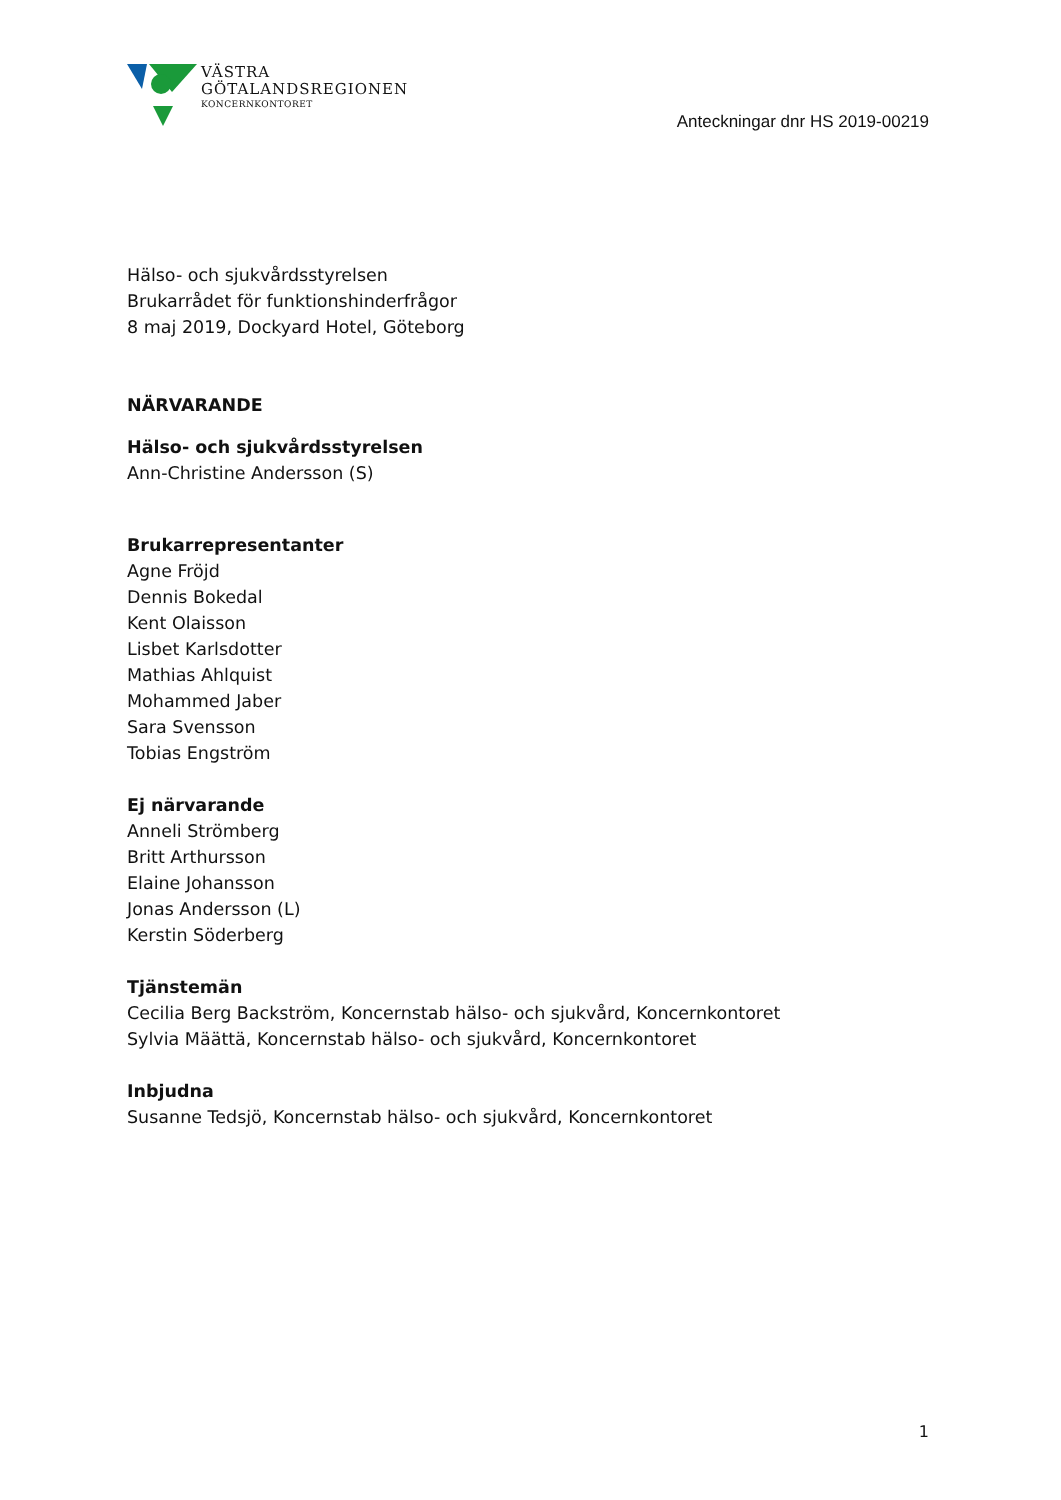VÄSTRA
GÖTALANDSREGIONEN
KONCERNKONTORET
Anteckningar dnr HS 2019-00219
Hälso- och sjukvårdsstyrelsen
Brukarrådet för funktionshinderfrågor
8 maj 2019, Dockyard Hotel, Göteborg
NÄRVARANDE
Hälso- och sjukvårdsstyrelsen
Ann-Christine Andersson (S)
Brukarrepresentanter
Agne Fröjd
Dennis Bokedal
Kent Olaisson
Lisbet Karlsdotter
Mathias Ahlquist
Mohammed Jaber
Sara Svensson
Tobias Engström
Ej närvarande
Anneli Strömberg
Britt Arthursson
Elaine Johansson
Jonas Andersson (L)
Kerstin Söderberg
Tjänstemän
Cecilia Berg Backström, Koncernstab hälso- och sjukvård, Koncernkontoret
Sylvia Määttä, Koncernstab hälso- och sjukvård, Koncernkontoret
Inbjudna
Susanne Tedsjö, Koncernstab hälso- och sjukvård, Koncernkontoret
1